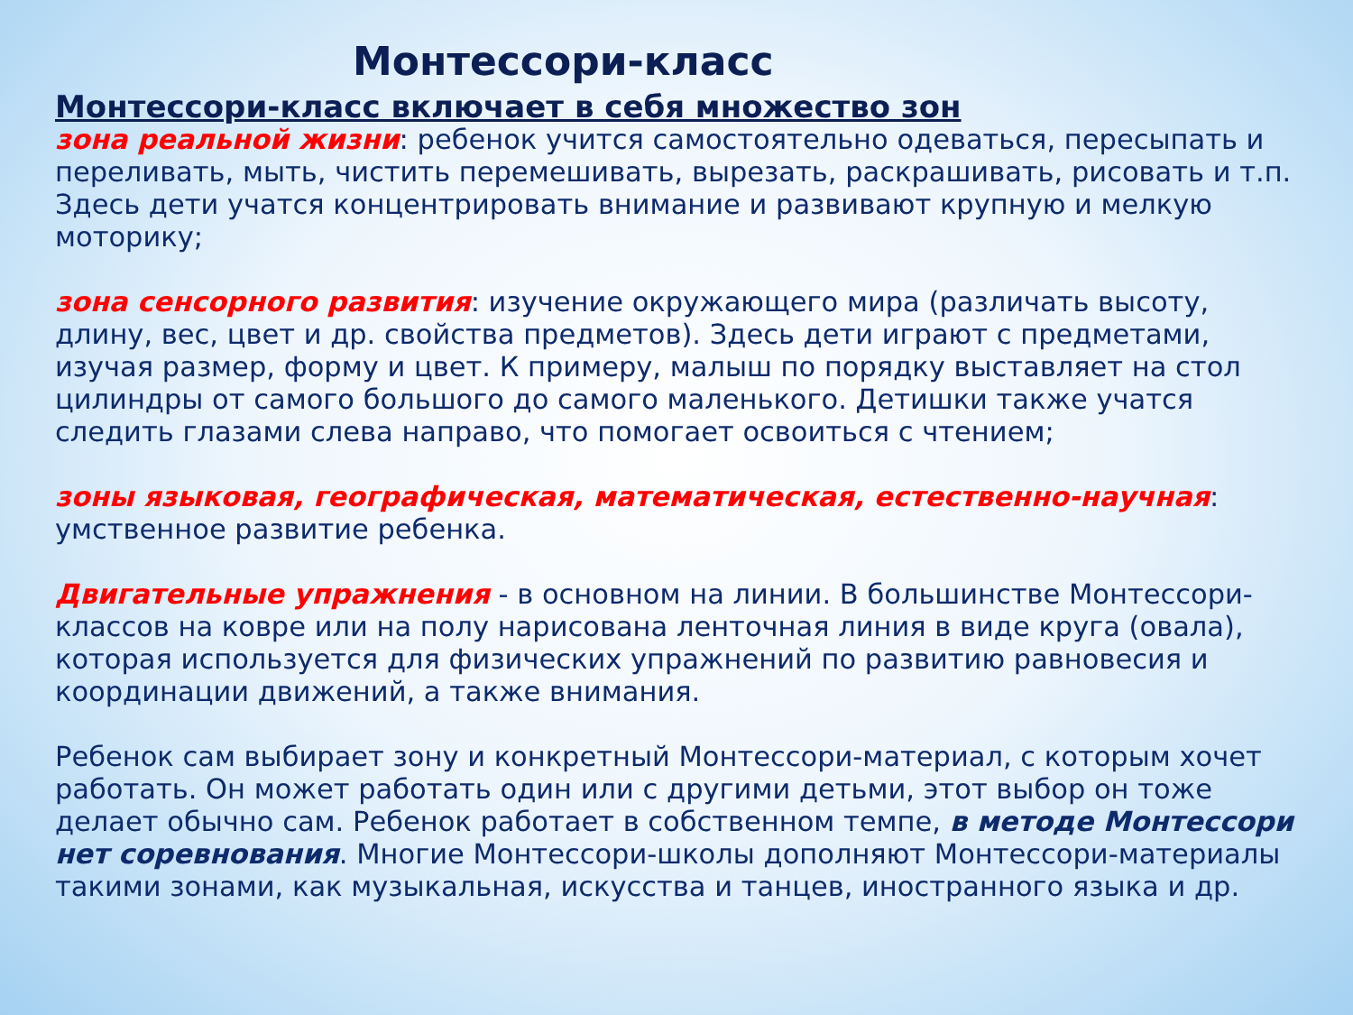Монтессори-класс
Монтессори-класс включает в себя множество зон
зона реальной жизни: ребенок учится самостоятельно одеваться, пересыпать и переливать, мыть, чистить перемешивать, вырезать, раскрашивать, рисовать и т.п. Здесь дети учатся концентрировать внимание и развивают крупную и мелкую моторику;
зона сенсорного развития: изучение окружающего мира (различать высоту, длину, вес, цвет и др. свойства предметов). Здесь дети играют с предметами, изучая размер, форму и цвет. К примеру, малыш по порядку выставляет на стол цилиндры от самого большого до самого маленького. Детишки также учатся следить глазами слева направо, что помогает освоиться с чтением;
зоны языковая, географическая, математическая, естественно-научная: умственное развитие ребенка.
Двигательные упражнения - в основном на линии. В большинстве Монтессори-классов на ковре или на полу нарисована ленточная линия в виде круга (овала), которая используется для физических упражнений по развитию равновесия и координации движений, а также внимания.
Ребенок сам выбирает зону и конкретный Монтессори-материал, с которым хочет работать. Он может работать один или с другими детьми, этот выбор он тоже делает обычно сам. Ребенок работает в собственном темпе, в методе Монтессори нет соревнования. Многие Монтессори-школы дополняют Монтессори-материалы такими зонами, как музыкальная, искусства и танцев, иностранного языка и др.